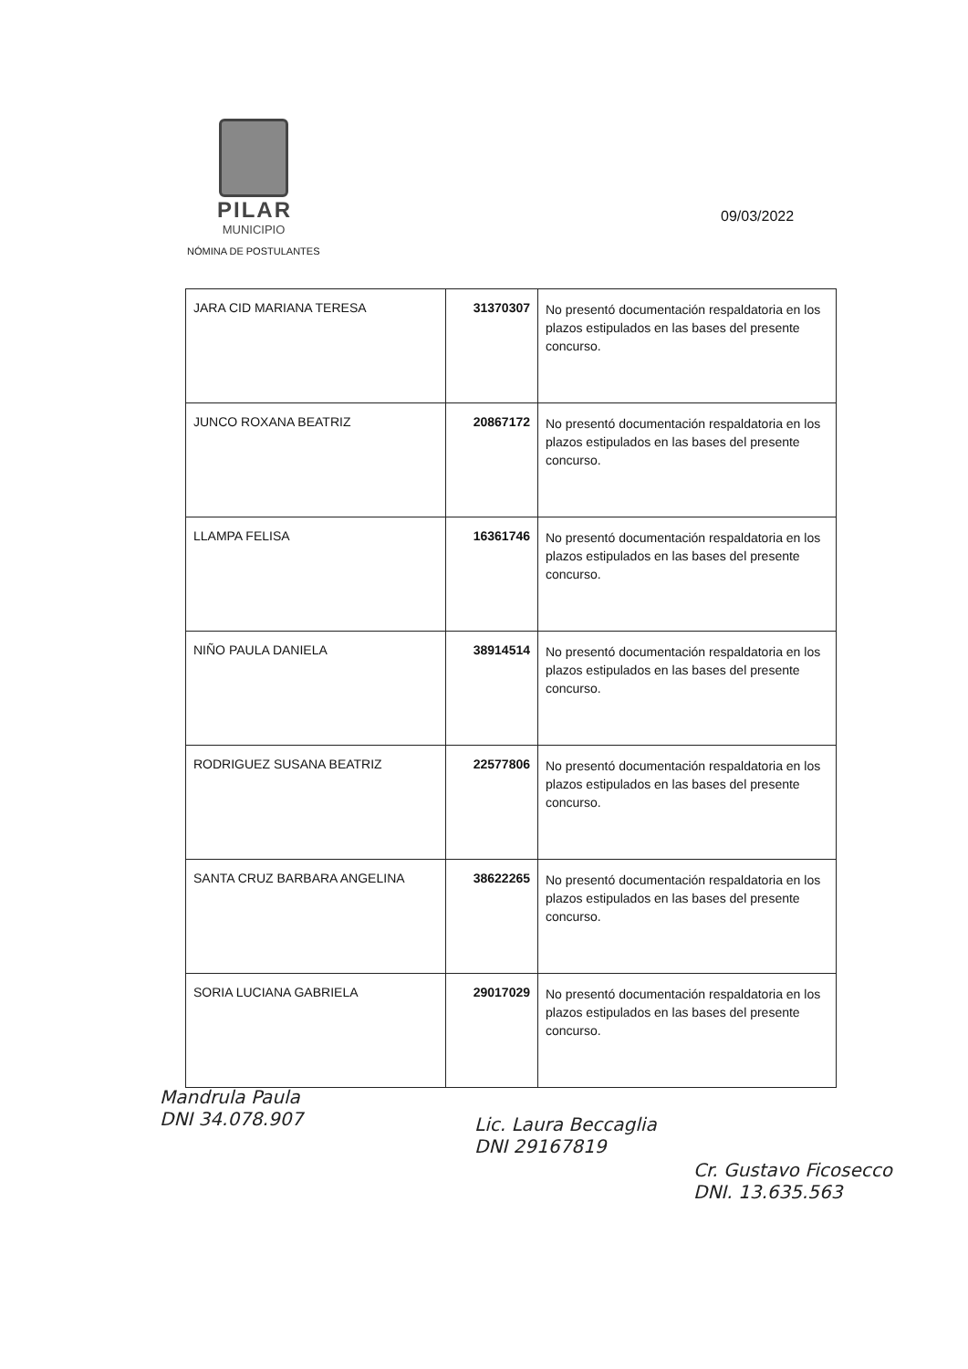PILAR
MUNICIPIO
NÓMINA DE POSTULANTES
09/03/2022
| JARA CID MARIANA TERESA | 31370307 | No presentó documentación respaldatoria en los plazos estipulados en las bases del presente concurso. |
| JUNCO ROXANA BEATRIZ | 20867172 | No presentó documentación respaldatoria en los plazos estipulados en las bases del presente concurso. |
| LLAMPA FELISA | 16361746 | No presentó documentación respaldatoria en los plazos estipulados en las bases del presente concurso. |
| NIÑO PAULA DANIELA | 38914514 | No presentó documentación respaldatoria en los plazos estipulados en las bases del presente concurso. |
| RODRIGUEZ SUSANA BEATRIZ | 22577806 | No presentó documentación respaldatoria en los plazos estipulados en las bases del presente concurso. |
| SANTA CRUZ BARBARA ANGELINA | 38622265 | No presentó documentación respaldatoria en los plazos estipulados en las bases del presente concurso. |
| SORIA LUCIANA GABRIELA | 29017029 | No presentó documentación respaldatoria en los plazos estipulados en las bases del presente concurso. |
Mandrula Paula
DNI 34.078.907
Lic. Laura Beccaglia
DNI 29167819
Cr. Gustavo Ficosecco
DNI. 13.635.563